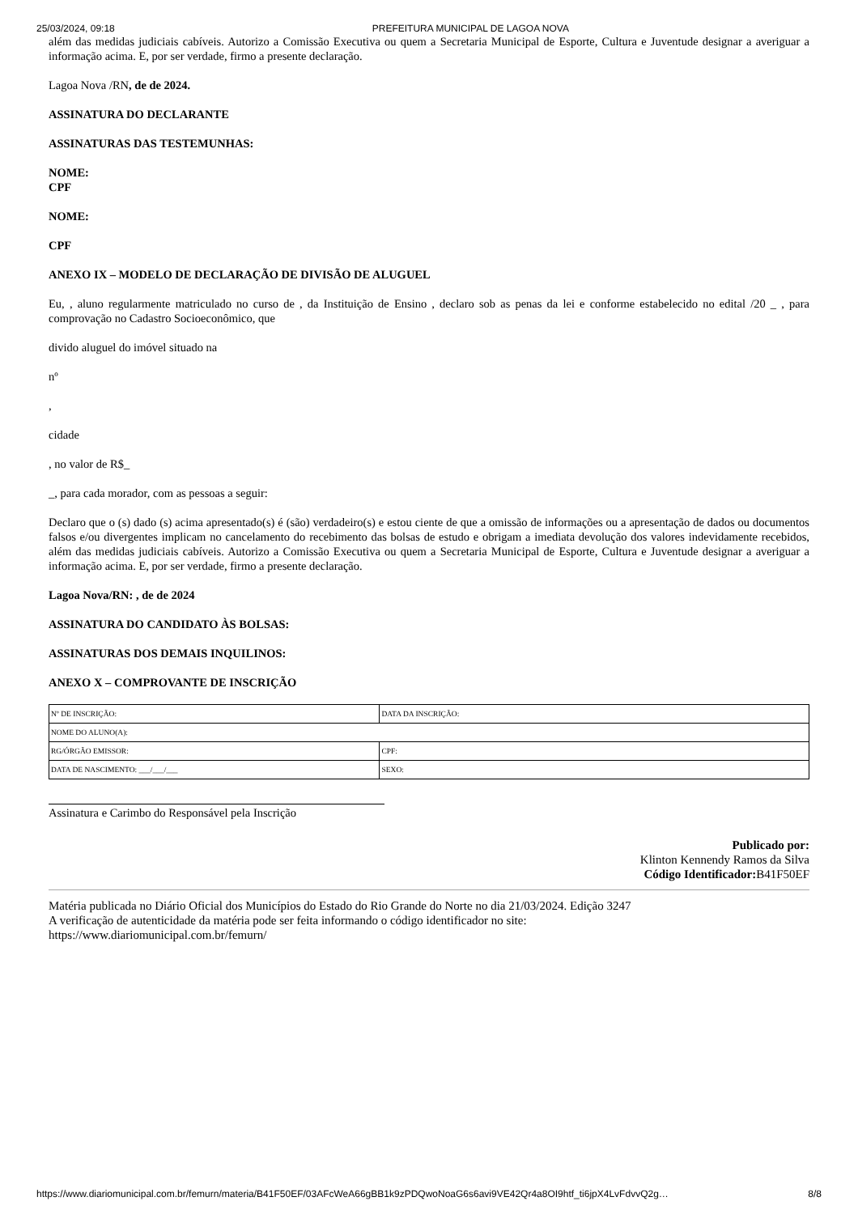25/03/2024, 09:18 PREFEITURA MUNICIPAL DE LAGOA NOVA
além das medidas judiciais cabíveis. Autorizo a Comissão Executiva ou quem a Secretaria Municipal de Esporte, Cultura e Juventude designar a averiguar a informação acima. E, por ser verdade, firmo a presente declaração.
Lagoa Nova /RN, de de 2024.
ASSINATURA DO DECLARANTE
ASSINATURAS DAS TESTEMUNHAS:
NOME:
CPF
NOME:
CPF
ANEXO IX – MODELO DE DECLARAÇÃO DE DIVISÃO DE ALUGUEL
Eu, , aluno regularmente matriculado no curso de , da Instituição de Ensino , declaro sob as penas da lei e conforme estabelecido no edital /20 _ , para comprovação no Cadastro Socioeconômico, que
divido aluguel do imóvel situado na
nº
,
cidade
, no valor de R$_
_, para cada morador, com as pessoas a seguir:
Declaro que o (s) dado (s) acima apresentado(s) é (são) verdadeiro(s) e estou ciente de que a omissão de informações ou a apresentação de dados ou documentos falsos e/ou divergentes implicam no cancelamento do recebimento das bolsas de estudo e obrigam a imediata devolução dos valores indevidamente recebidos, além das medidas judiciais cabíveis. Autorizo a Comissão Executiva ou quem a Secretaria Municipal de Esporte, Cultura e Juventude designar a averiguar a informação acima. E, por ser verdade, firmo a presente declaração.
Lagoa Nova/RN: , de de 2024
ASSINATURA DO CANDIDATO ÀS BOLSAS:
ASSINATURAS DOS DEMAIS INQUILINOS:
ANEXO X – COMPROVANTE DE INSCRIÇÃO
| Nº DE INSCRIÇÃO: | DATA DA INSCRIÇÃO: |
| NOME DO ALUNO(A): | |
| RG/ÓRGÃO EMISSOR: | CPF: |
| DATA DE NASCIMENTO: ___/___/___ | SEXO: |
Assinatura e Carimbo do Responsável pela Inscrição
Publicado por:
Klinton Kennendy Ramos da Silva
Código Identificador: B41F50EF
Matéria publicada no Diário Oficial dos Municípios do Estado do Rio Grande do Norte no dia 21/03/2024. Edição 3247
A verificação de autenticidade da matéria pode ser feita informando o código identificador no site:
https://www.diariomunicipal.com.br/femurn/
https://www.diariomunicipal.com.br/femurn/materia/B41F50EF/03AFcWeA66gBB1k9zPDQwoNoaG6s6avi9VE42Qr4a8OI9htf_ti6jpX4LvFdvvQ2g… 8/8